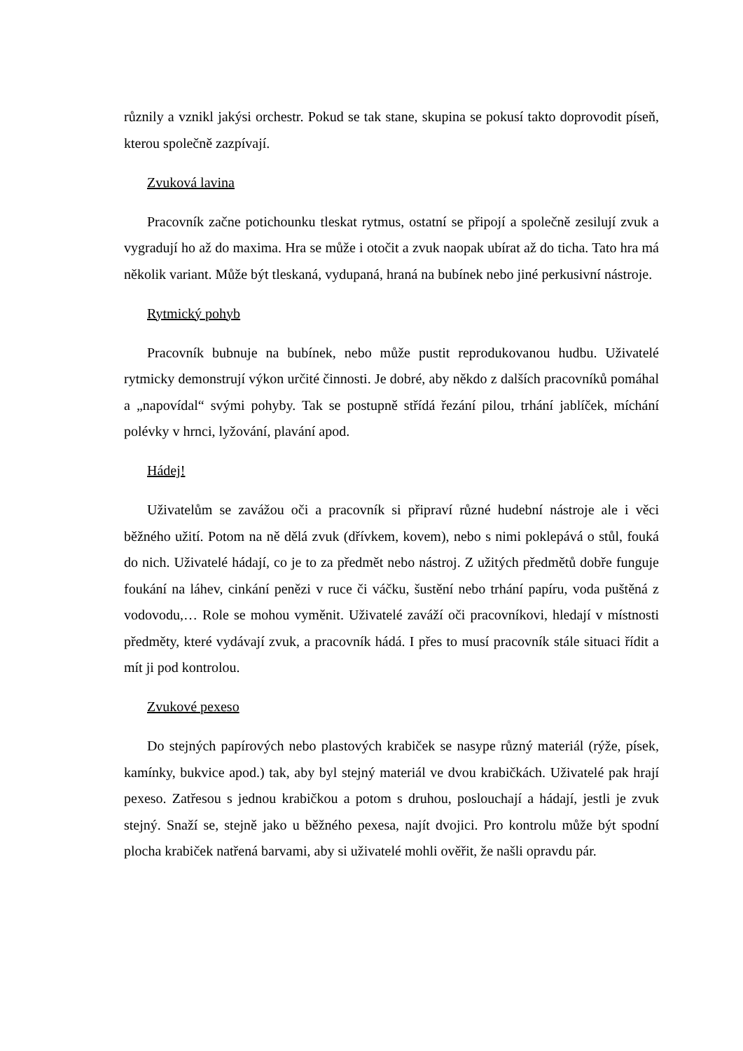různily a vznikl jakýsi orchestr. Pokud se tak stane, skupina se pokusí takto doprovodit píseň, kterou společně zazpívají.
Zvuková lavina
Pracovník začne potichounku tleskat rytmus, ostatní se připojí a společně zesilují zvuk a vygradují ho až do maxima. Hra se může i otočit a zvuk naopak ubírat až do ticha. Tato hra má několik variant. Může být tleskaná, vydupaná, hraná na bubínek nebo jiné perkusivní nástroje.
Rytmický pohyb
Pracovník bubnuje na bubínek, nebo může pustit reprodukovanou hudbu. Uživatelé rytmicky demonstrují výkon určité činnosti. Je dobré, aby někdo z dalších pracovníků pomáhal a „napovídal“ svými pohyby. Tak se postupně střídá řezání pilou, trhání jablíček, míchání polévky v hrnci, lyžování, plavání apod.
Hádej!
Uživatelům se zavážou oči a pracovník si připraví různé hudební nástroje ale i věci běžného užití. Potom na ně dělá zvuk (dřívkem, kovem), nebo s nimi poklepává o stůl, fouká do nich. Uživatelé hádají, co je to za předmět nebo nástroj. Z užitých předmětů dobře funguje foukání na láhev, cinkání penězi v ruce či váčku, šustění nebo trhání papíru, voda puštěná z vodovodu,… Role se mohou vyměnit. Uživatelé zaváží oči pracovníkovi, hledají v místnosti předměty, které vydávají zvuk, a pracovník hádá. I přes to musí pracovník stále situaci řídit a mít ji pod kontrolou.
Zvukové pexeso
Do stejných papírových nebo plastových krabiček se nasype různý materiál (rýže, písek, kamínky, bukvice apod.) tak, aby byl stejný materiál ve dvou krabičkách. Uživatelé pak hrají pexeso. Zatřesou s jednou krabičkou a potom s druhou, poslouchají a hádají, jestli je zvuk stejný. Snaží se, stejně jako u běžného pexesa, najít dvojici. Pro kontrolu může být spodní plocha krabiček natřená barvami, aby si uživatelé mohli ověřit, že našli opravdu pár.